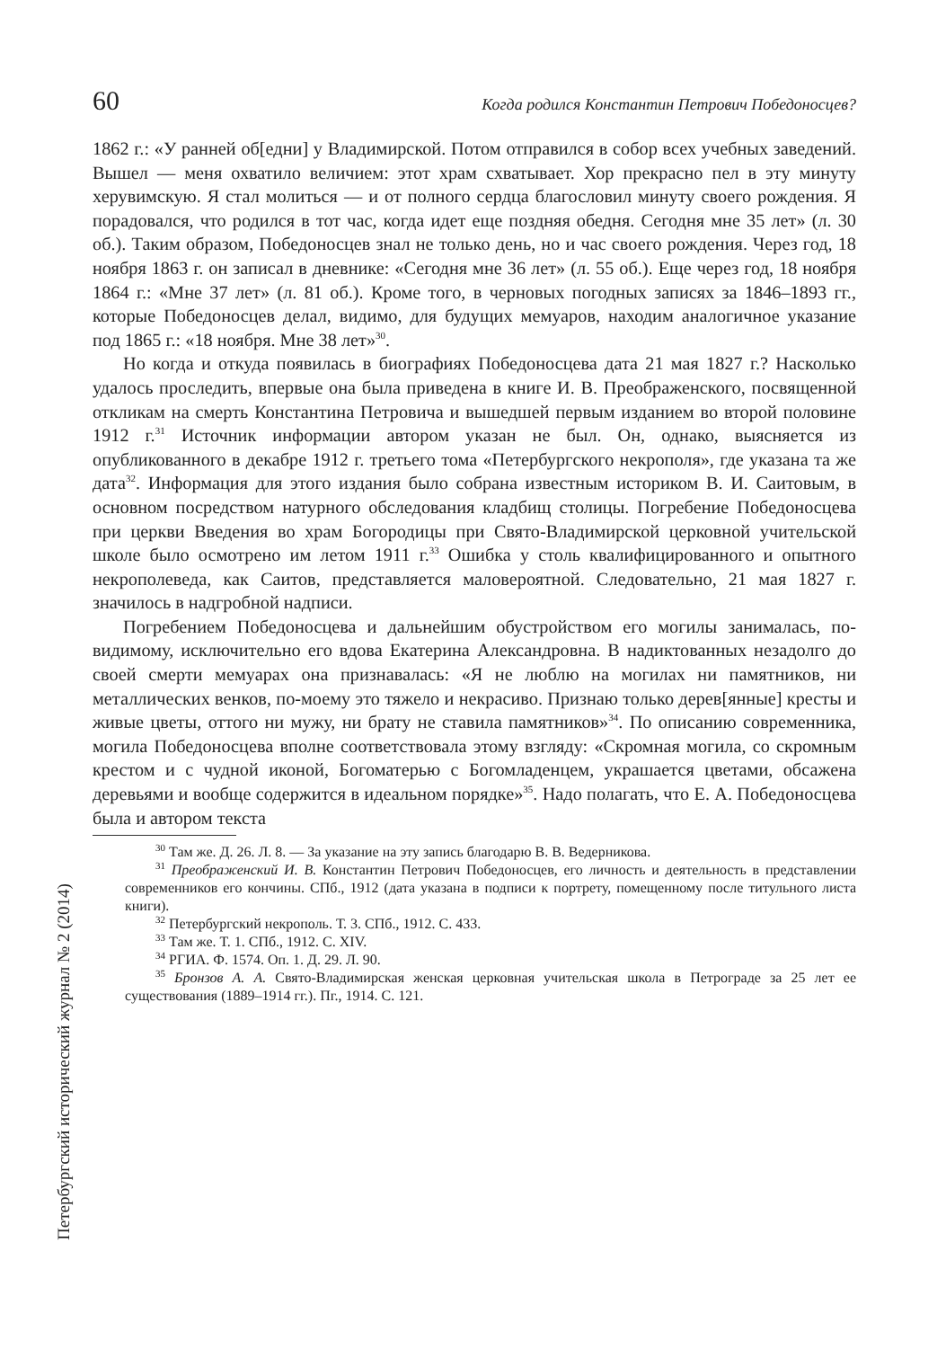60 Когда родился Константин Петрович Победоносцев?
1862 г.: «У ранней об[едни] у Владимирской. Потом отправился в собор всех учебных заведений. Вышел — меня охватило величием: этот храм схватывает. Хор прекрасно пел в эту минуту херувимскую. Я стал молиться — и от полного сердца благословил минуту своего рождения. Я порадовался, что родился в тот час, когда идет еще поздняя обедня. Сегодня мне 35 лет» (л. 30 об.). Таким образом, Победоносцев знал не только день, но и час своего рождения. Через год, 18 ноября 1863 г. он записал в дневнике: «Сегодня мне 36 лет» (л. 55 об.). Еще через год, 18 ноября 1864 г.: «Мне 37 лет» (л. 81 об.). Кроме того, в черновых погодных записях за 1846–1893 гг., которые Победоносцев делал, видимо, для будущих мемуаров, находим аналогичное указание под 1865 г.: «18 ноября. Мне 38 лет»<sup>30</sup>.
Но когда и откуда появилась в биографиях Победоносцева дата 21 мая 1827 г.? Насколько удалось проследить, впервые она была приведена в книге И. В. Преображенского, посвященной откликам на смерть Константина Петровича и вышедшей первым изданием во второй половине 1912 г.<sup>31</sup> Источник информации автором указан не был. Он, однако, выясняется из опубликованного в декабре 1912 г. третьего тома «Петербургского некрополя», где указана та же дата<sup>32</sup>. Информация для этого издания было собрана известным историком В. И. Саитовым, в основном посредством натурного обследования кладбищ столицы. Погребение Победоносцева при церкви Введения во храм Богородицы при Свято-Владимирской церковной учительской школе было осмотрено им летом 1911 г.<sup>33</sup> Ошибка у столь квалифицированного и опытного некрополеведа, как Саитов, представляется маловероятной. Следовательно, 21 мая 1827 г. значилось в надгробной надписи.
Погребением Победоносцева и дальнейшим обустройством его могилы занималась, по-видимому, исключительно его вдова Екатерина Александровна. В надиктованных незадолго до своей смерти мемуарах она признавалась: «Я не люблю на могилах ни памятников, ни металлических венков, по-моему это тяжело и некрасиво. Признаю только дерев[янные] кресты и живые цветы, оттого ни мужу, ни брату не ставила памятников»<sup>34</sup>. По описанию современника, могила Победоносцева вполне соответствовала этому взгляду: «Скромная могила, со скромным крестом и с чудной иконой, Богоматерью с Богомладенцем, украшается цветами, обсажена деревьями и вообще содержится в идеальном порядке»<sup>35</sup>. Надо полагать, что Е. А. Победоносцева была и автором текста
<sup>30</sup> Там же. Д. 26. Л. 8. — За указание на эту запись благодарю В. В. Ведерникова.
<sup>31</sup> Преображенский И. В. Константин Петрович Победоносцев, его личность и деятельность в представлении современников его кончины. СПб., 1912 (дата указана в подписи к портрету, помещенному после титульного листа книги).
<sup>32</sup> Петербургский некрополь. Т. 3. СПб., 1912. С. 433.
<sup>33</sup> Там же. Т. 1. СПб., 1912. С. XIV.
<sup>34</sup> РГИА. Ф. 1574. Оп. 1. Д. 29. Л. 90.
<sup>35</sup> Бронзов А. А. Свято-Владимирская женская церковная учительская школа в Петрограде за 25 лет ее существования (1889–1914 гг.). Пг., 1914. С. 121.
Петербургский исторический журнал № 2 (2014)